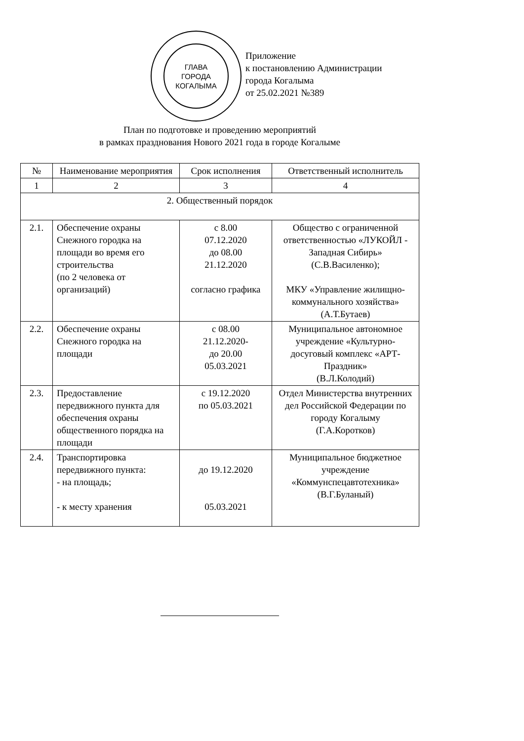ГЛАВА
ГОРОДА
КОГАЛЫМА
Приложение
к постановлению Администрации
города Когалыма
от 25.02.2021 №389
План по подготовке и проведению мероприятий
в рамках празднования Нового 2021 года в городе Когалыме
| № | Наименование мероприятия | Срок исполнения | Ответственный исполнитель |
| 1 | 2 | 3 | 4 |
| 2. Общественный порядок | | | |
| 2.1. | Обеспечение охраны Снежного городка на площади во время его строительства (по 2 человека от организаций) | с 8.00 07.12.2020 до 08.00 21.12.2020 согласно графика | Общество с ограниченной ответственностью «ЛУКОЙЛ - Западная Сибирь» (С.В.Василенко); МКУ «Управление жилищно-коммунального хозяйства» (А.Т.Бутаев) |
| 2.2. | Обеспечение охраны Снежного городка на площади | с 08.00 21.12.2020- до 20.00 05.03.2021 | Муниципальное автономное учреждение «Культурно-досуговый комплекс «АРТ-Праздник» (В.Л.Колодий) |
| 2.3. | Предоставление передвижного пункта для обеспечения охраны общественного порядка на площади | с 19.12.2020 по 05.03.2021 | Отдел Министерства внутренних дел Российской Федерации по городу Когалыму (Г.А.Коротков) |
| 2.4. | Транспортировка передвижного пункта: - на площадь; - к месту хранения | до 19.12.2020 05.03.2021 | Муниципальное бюджетное учреждение «Коммунспецавтотехника» (В.Г.Буланый) |